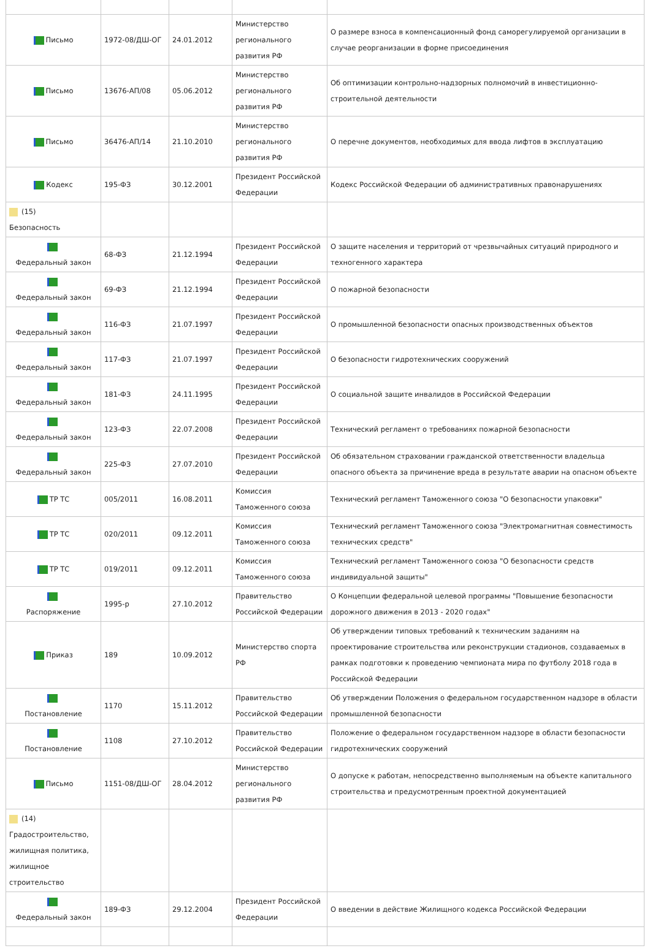| Письмо | 1972-08/ДШ-ОГ | 24.01.2012 | Министерство регионального развития РФ | О размере взноса в компенсационный фонд саморегулируемой организации в случае реорганизации в форме присоединения |
| Письмо | 13676-АП/08 | 05.06.2012 | Министерство регионального развития РФ | Об оптимизации контрольно-надзорных полномочий в инвестиционно-строительной деятельности |
| Письмо | 36476-АП/14 | 21.10.2010 | Министерство регионального развития РФ | О перечне документов, необходимых для ввода лифтов в эксплуатацию |
| Кодекс | 195-ФЗ | 30.12.2001 | Президент Российской Федерации | Кодекс Российской Федерации об административных правонарушениях |
| (15) Безопасность | | | | |
| Федеральный закон | 68-ФЗ | 21.12.1994 | Президент Российской Федерации | О защите населения и территорий от чрезвычайных ситуаций природного и техногенного характера |
| Федеральный закон | 69-ФЗ | 21.12.1994 | Президент Российской Федерации | О пожарной безопасности |
| Федеральный закон | 116-ФЗ | 21.07.1997 | Президент Российской Федерации | О промышленной безопасности опасных производственных объектов |
| Федеральный закон | 117-ФЗ | 21.07.1997 | Президент Российской Федерации | О безопасности гидротехнических сооружений |
| Федеральный закон | 181-ФЗ | 24.11.1995 | Президент Российской Федерации | О социальной защите инвалидов в Российской Федерации |
| Федеральный закон | 123-ФЗ | 22.07.2008 | Президент Российской Федерации | Технический регламент о требованиях пожарной безопасности |
| Федеральный закон | 225-ФЗ | 27.07.2010 | Президент Российской Федерации | Об обязательном страховании гражданской ответственности владельца опасного объекта за причинение вреда в результате аварии на опасном объекте |
| ТР ТС | 005/2011 | 16.08.2011 | Комиссия Таможенного союза | Технический регламент Таможенного союза "О безопасности упаковки" |
| ТР ТС | 020/2011 | 09.12.2011 | Комиссия Таможенного союза | Технический регламент Таможенного союза "Электромагнитная совместимость технических средств" |
| ТР ТС | 019/2011 | 09.12.2011 | Комиссия Таможенного союза | Технический регламент Таможенного союза "О безопасности средств индивидуальной защиты" |
| Распоряжение | 1995-р | 27.10.2012 | Правительство Российской Федерации | О Концепции федеральной целевой программы "Повышение безопасности дорожного движения в 2013 - 2020 годах" |
| Приказ | 189 | 10.09.2012 | Министерство спорта РФ | Об утверждении типовых требований к техническим заданиям на проектирование строительства или реконструкции стадионов, создаваемых в рамках подготовки к проведению чемпионата мира по футболу 2018 года в Российской Федерации |
| Постановление | 1170 | 15.11.2012 | Правительство Российской Федерации | Об утверждении Положения о федеральном государственном надзоре в области промышленной безопасности |
| Постановление | 1108 | 27.10.2012 | Правительство Российской Федерации | Положение о федеральном государственном надзоре в области безопасности гидротехнических сооружений |
| Письмо | 1151-08/ДШ-ОГ | 28.04.2012 | Министерство регионального развития РФ | О допуске к работам, непосредственно выполняемым на объекте капитального строительства и предусмотренным проектной документацией |
| (14) Градостроительство, жилищная политика, жилищное строительство | | | | |
| Федеральный закон | 189-ФЗ | 29.12.2004 | Президент Российской Федерации | О введении в действие Жилищного кодекса Российской Федерации |